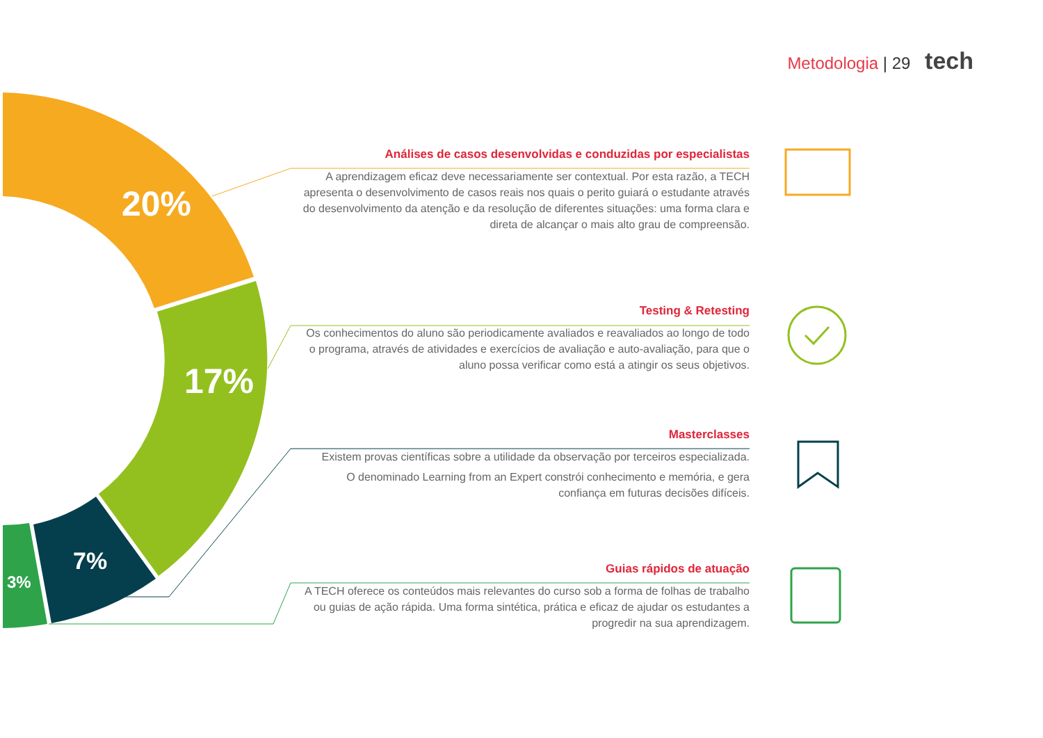20%
17%
7%
3%
Metodologia | 29 tech
Análises de casos desenvolvidas e conduzidas por especialistas
A aprendizagem eficaz deve necessariamente ser contextual. Por esta razão, a TECH apresenta o desenvolvimento de casos reais nos quais o perito guiará o estudante através do desenvolvimento da atenção e da resolução de diferentes situações: uma forma clara e direta de alcançar o mais alto grau de compreensão.
Testing & Retesting
Os conhecimentos do aluno são periodicamente avaliados e reavaliados ao longo de todo o programa, através de atividades e exercícios de avaliação e auto-avaliação, para que o aluno possa verificar como está a atingir os seus objetivos.
Masterclasses
Existem provas científicas sobre a utilidade da observação por terceiros especializada.
O denominado Learning from an Expert constrói conhecimento e memória, e gera confiança em futuras decisões difíceis.
Guias rápidos de atuação
A TECH oferece os conteúdos mais relevantes do curso sob a forma de folhas de trabalho ou guias de ação rápida. Uma forma sintética, prática e eficaz de ajudar os estudantes a progredir na sua aprendizagem.